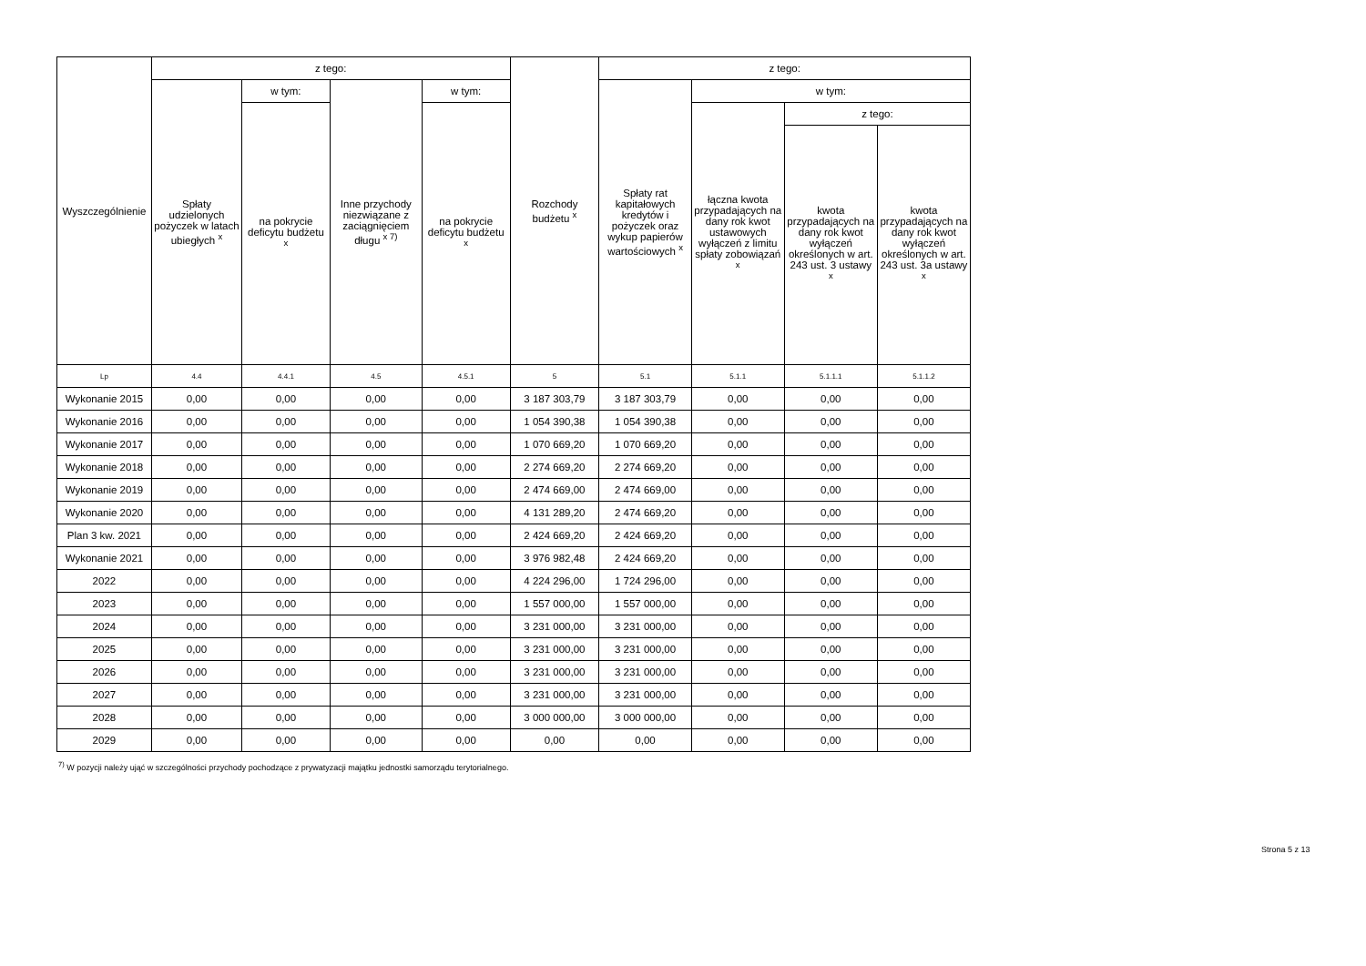| Wyszczególnienie | z tego: | | | | Rozchody budżetu <sup>x</sup> | z tego: | | | |
| --- | --- | --- | --- | --- | --- | --- | --- | --- | --- |
| | Spłaty udzielonych pożyczek w latach ubiegłych <sup>x</sup> | w tym: | Inne przychody niezwiązane z zaciągnięciem długu <sup>x 7)</sup> | w tym: | | Spłaty rat kapitałowych kredytów i pożyczek oraz wykup papierów wartościowych <sup>x</sup> | w tym: | | |
| | | na pokrycie deficytu budżetu <sup>x</sup> | | na pokrycie deficytu budżetu <sup>x</sup> | | | łączna kwota przypadających na dany rok kwot ustawowych wyłączeń z limitu spłaty zobowiązań <sup>x</sup> | z tego: | |
| | | | | | | | | kwota przypadających na dany rok kwot wyłączeń określonych w art. 243 ust. 3 ustawy <sup>x</sup> | kwota przypadających na dany rok kwot wyłączeń określonych w art. 243 ust. 3a ustawy <sup>x</sup> |
| Lp | 4.4 | 4.4.1 | 4.5 | 4.5.1 | 5 | 5.1 | 5.1.1 | 5.1.1.1 | 5.1.1.2 |
| Wykonanie 2015 | 0,00 | 0,00 | 0,00 | 0,00 | 3 187 303,79 | 3 187 303,79 | 0,00 | 0,00 | 0,00 |
| Wykonanie 2016 | 0,00 | 0,00 | 0,00 | 0,00 | 1 054 390,38 | 1 054 390,38 | 0,00 | 0,00 | 0,00 |
| Wykonanie 2017 | 0,00 | 0,00 | 0,00 | 0,00 | 1 070 669,20 | 1 070 669,20 | 0,00 | 0,00 | 0,00 |
| Wykonanie 2018 | 0,00 | 0,00 | 0,00 | 0,00 | 2 274 669,20 | 2 274 669,20 | 0,00 | 0,00 | 0,00 |
| Wykonanie 2019 | 0,00 | 0,00 | 0,00 | 0,00 | 2 474 669,00 | 2 474 669,00 | 0,00 | 0,00 | 0,00 |
| Wykonanie 2020 | 0,00 | 0,00 | 0,00 | 0,00 | 4 131 289,20 | 2 474 669,20 | 0,00 | 0,00 | 0,00 |
| Plan 3 kw. 2021 | 0,00 | 0,00 | 0,00 | 0,00 | 2 424 669,20 | 2 424 669,20 | 0,00 | 0,00 | 0,00 |
| Wykonanie 2021 | 0,00 | 0,00 | 0,00 | 0,00 | 3 976 982,48 | 2 424 669,20 | 0,00 | 0,00 | 0,00 |
| 2022 | 0,00 | 0,00 | 0,00 | 0,00 | 4 224 296,00 | 1 724 296,00 | 0,00 | 0,00 | 0,00 |
| 2023 | 0,00 | 0,00 | 0,00 | 0,00 | 1 557 000,00 | 1 557 000,00 | 0,00 | 0,00 | 0,00 |
| 2024 | 0,00 | 0,00 | 0,00 | 0,00 | 3 231 000,00 | 3 231 000,00 | 0,00 | 0,00 | 0,00 |
| 2025 | 0,00 | 0,00 | 0,00 | 0,00 | 3 231 000,00 | 3 231 000,00 | 0,00 | 0,00 | 0,00 |
| 2026 | 0,00 | 0,00 | 0,00 | 0,00 | 3 231 000,00 | 3 231 000,00 | 0,00 | 0,00 | 0,00 |
| 2027 | 0,00 | 0,00 | 0,00 | 0,00 | 3 231 000,00 | 3 231 000,00 | 0,00 | 0,00 | 0,00 |
| 2028 | 0,00 | 0,00 | 0,00 | 0,00 | 3 000 000,00 | 3 000 000,00 | 0,00 | 0,00 | 0,00 |
| 2029 | 0,00 | 0,00 | 0,00 | 0,00 | 0,00 | 0,00 | 0,00 | 0,00 | 0,00 |
<sup>7)</sup> W pozycji należy ująć w szczególności przychody pochodzące z prywatyzacji majątku jednostki samorządu terytorialnego.
Strona 5 z 13